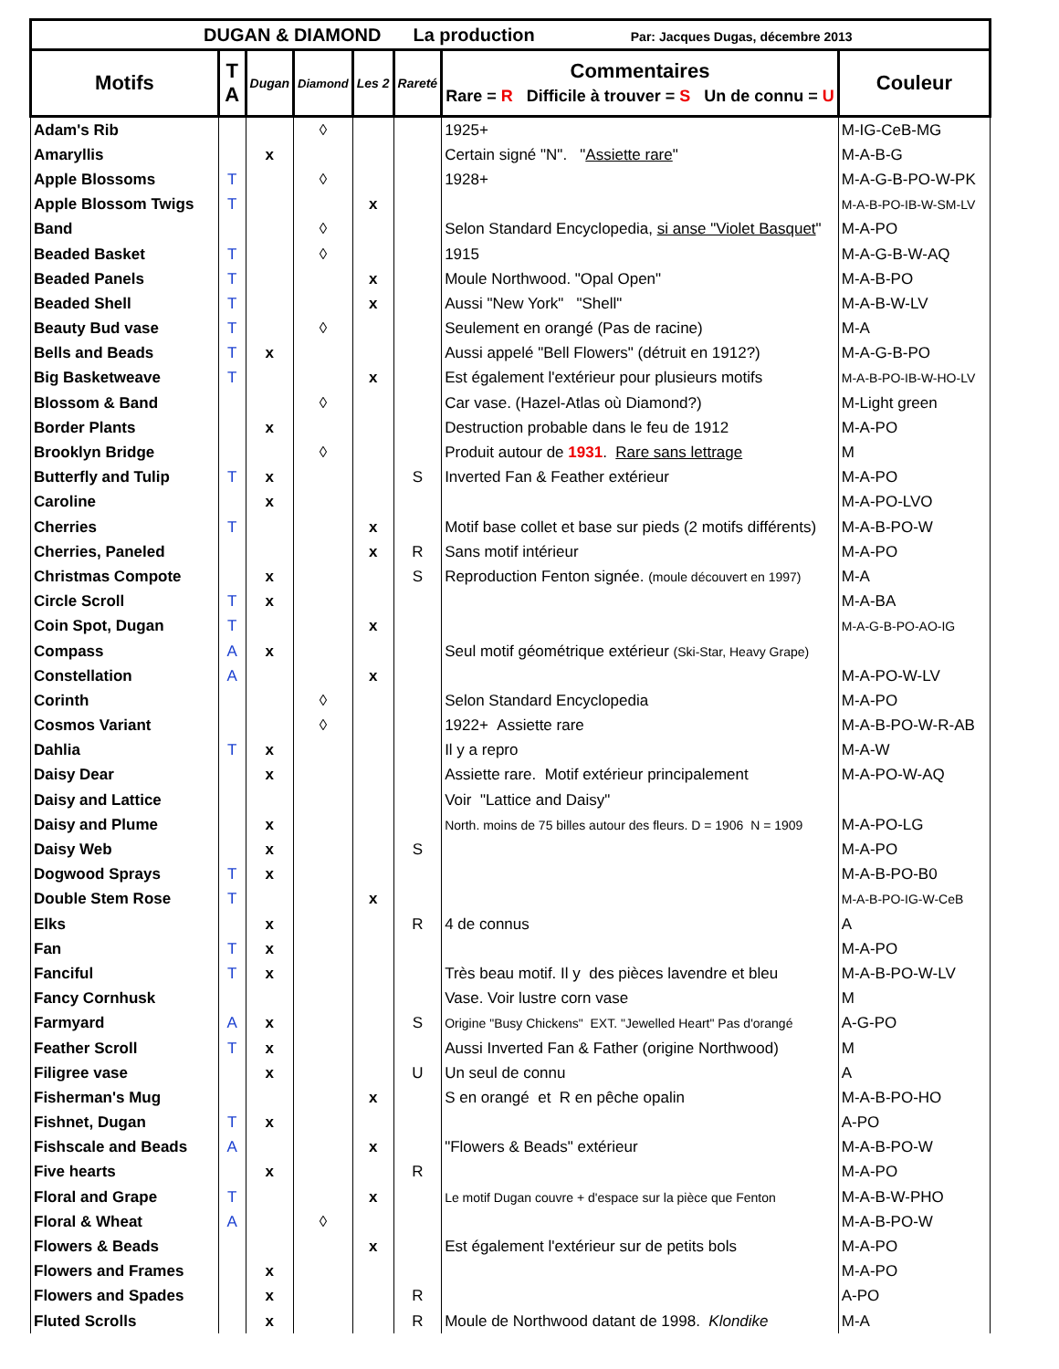| DUGAN & DIAMOND La production Par: Jacques Dugas, décembre 2013 | | | | | | | |
| Motifs | T A | Dugan | Diamond | Les 2 | Rareté | Commentaires Rare = R Difficile à trouver = S Un de connu = U | Couleur |
| Adam's Rib | | | ◊ | | | 1925+ | M-IG-CeB-MG |
| Amaryllis | | x | | | | Certain signé "N". " Assiette rare " | M-A-B-G |
| Apple Blossoms | T | | ◊ | | | 1928+ | M-A-G-B-PO-W-PK |
| Apple Blossom Twigs | T | | | x | | | M-A-B-PO-IB-W-SM-LV |
| Band | | | ◊ | | | Selon Standard Encyclopedia, si anse "Violet Basquet " | M-A-PO |
| Beaded Basket | T | | ◊ | | | 1915 | M-A-G-B-W-AQ |
| Beaded Panels | T | | | x | | Moule Northwood. "Opal Open" | M-A-B-PO |
| Beaded Shell | T | | | x | | Aussi "New York" "Shell" | M-A-B-W-LV |
| Beauty Bud vase | T | | ◊ | | | Seulement en orangé (Pas de racine) | M-A |
| Bells and Beads | T | x | | | | Aussi appelé "Bell Flowers" (détruit en 1912?) | M-A-G-B-PO |
| Big Basketweave | T | | | x | | Est également l'extérieur pour plusieurs motifs | M-A-B-PO-IB-W-HO-LV |
| Blossom & Band | | | ◊ | | | Car vase. (Hazel-Atlas où Diamond?) | M-Light green |
| Border Plants | | x | | | | Destruction probable dans le feu de 1912 | M-A-PO |
| Brooklyn Bridge | | | ◊ | | | Produit autour de 1931 . Rare sans lettrage | M |
| Butterfly and Tulip | T | x | | | S | Inverted Fan & Feather extérieur | M-A-PO |
| Caroline | | x | | | | | M-A-PO-LVO |
| Cherries | T | | | x | | Motif base collet et base sur pieds (2 motifs différents) | M-A-B-PO-W |
| Cherries, Paneled | | | | x | R | Sans motif intérieur | M-A-PO |
| Christmas Compote | | x | | | S | Reproduction Fenton signée. (moule découvert en 1997) | M-A |
| Circle Scroll | T | x | | | | | M-A-BA |
| Coin Spot, Dugan | T | | | x | | | M-A-G-B-PO-AO-IG |
| Compass | A | x | | | | Seul motif géométrique extérieur (Ski-Star, Heavy Grape) | |
| Constellation | A | | | x | | | M-A-PO-W-LV |
| Corinth | | | ◊ | | | Selon Standard Encyclopedia | M-A-PO |
| Cosmos Variant | | | ◊ | | | 1922+ Assiette rare | M-A-B-PO-W-R-AB |
| Dahlia | T | x | | | | Il y a repro | M-A-W |
| Daisy Dear | | x | | | | Assiette rare. Motif extérieur principalement | M-A-PO-W-AQ |
| Daisy and Lattice | | | | | | Voir "Lattice and Daisy" | |
| Daisy and Plume | | x | | | | North. moins de 75 billes autour des fleurs. D = 1906 N = 1909 | M-A-PO-LG |
| Daisy Web | | x | | | S | | M-A-PO |
| Dogwood Sprays | T | x | | | | | M-A-B-PO-B0 |
| Double Stem Rose | T | | | x | | | M-A-B-PO-IG-W-CeB |
| Elks | | x | | | R | 4 de connus | A |
| Fan | T | x | | | | | M-A-PO |
| Fanciful | T | x | | | | Très beau motif. Il y des pièces lavendre et bleu | M-A-B-PO-W-LV |
| Fancy Cornhusk | | | | | | Vase. Voir lustre corn vase | M |
| Farmyard | A | x | | | S | Origine "Busy Chickens" EXT. "Jewelled Heart" Pas d'orangé | A-G-PO |
| Feather Scroll | T | x | | | | Aussi Inverted Fan & Father (origine Northwood) | M |
| Filigree vase | | x | | | U | Un seul de connu | A |
| Fisherman's Mug | | | | x | | S en orangé et R en pêche opalin | M-A-B-PO-HO |
| Fishnet, Dugan | T | x | | | | | A-PO |
| Fishscale and Beads | A | | | x | | "Flowers & Beads" extérieur | M-A-B-PO-W |
| Five hearts | | x | | | R | | M-A-PO |
| Floral and Grape | T | | | x | | Le motif Dugan couvre + d'espace sur la pièce que Fenton | M-A-B-W-PHO |
| Floral & Wheat | A | | ◊ | | | | M-A-B-PO-W |
| Flowers & Beads | | | | x | | Est également l'extérieur sur de petits bols | M-A-PO |
| Flowers and Frames | | x | | | | | M-A-PO |
| Flowers and Spades | | x | | | R | | A-PO |
| Fluted Scrolls | | x | | | R | Moule de Northwood datant de 1998. Klondike | M-A |